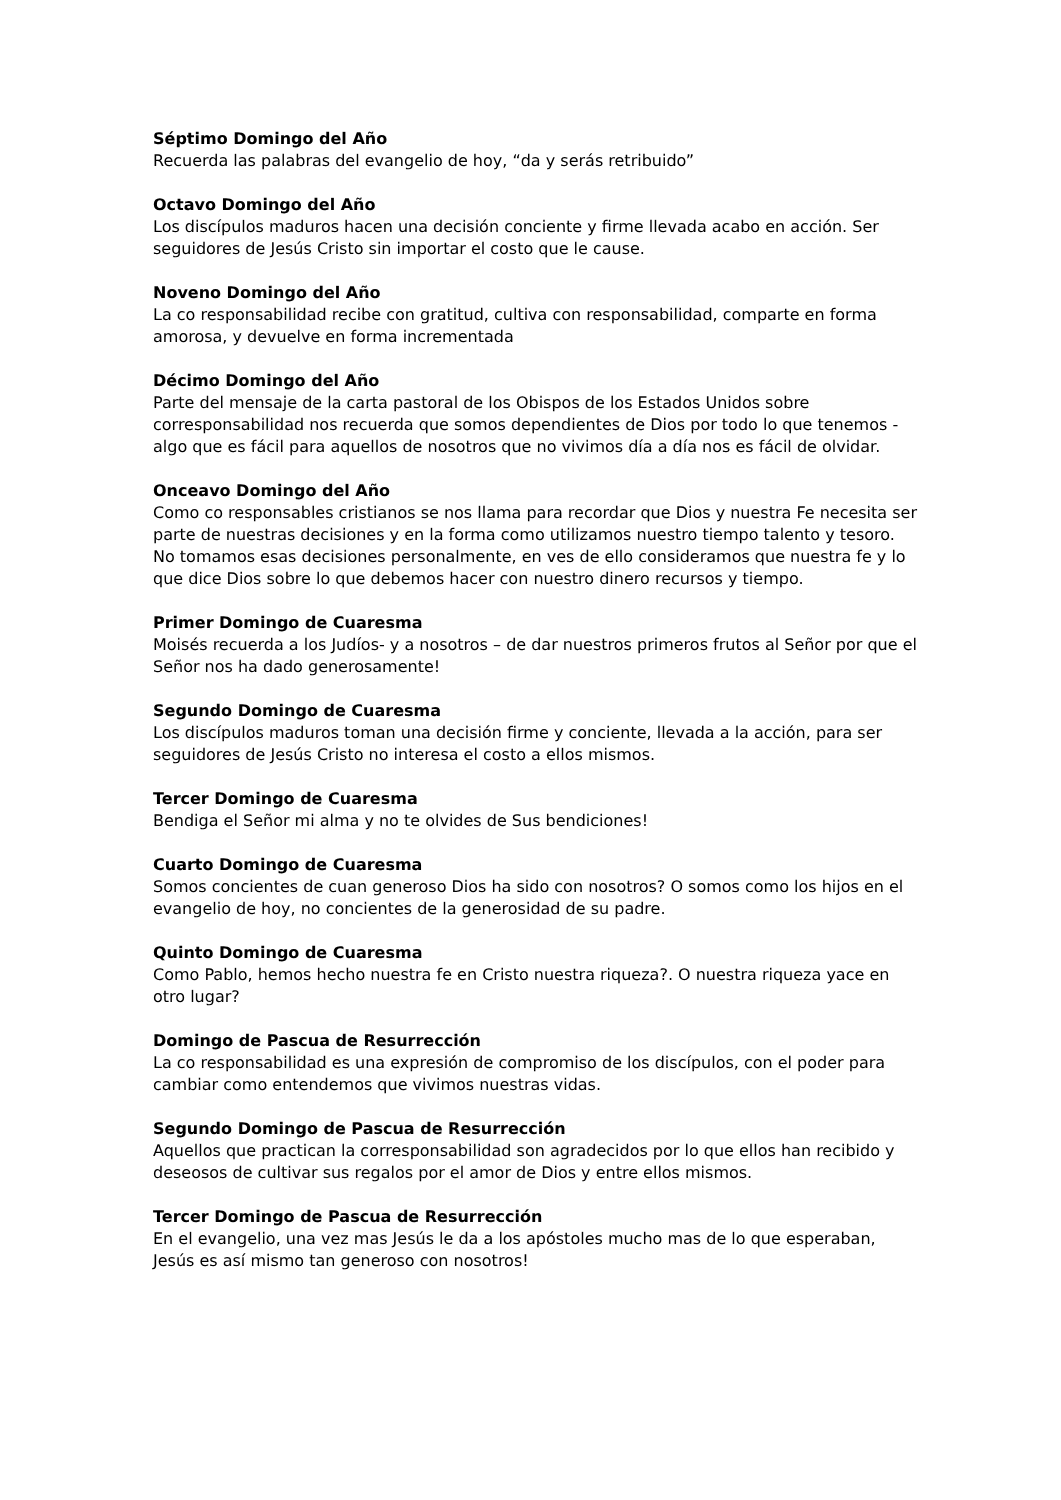Séptimo Domingo del Año
Recuerda las palabras del evangelio de hoy, “da y serás retribuido”
Octavo Domingo del Año
Los discípulos maduros hacen una decisión conciente y firme llevada acabo en acción. Ser seguidores de Jesús Cristo sin importar el costo que le cause.
Noveno Domingo del Año
La co responsabilidad recibe con gratitud, cultiva con responsabilidad, comparte en forma amorosa, y devuelve en forma incrementada
Décimo Domingo del Año
Parte del mensaje de la carta pastoral de los Obispos de los Estados Unidos sobre corresponsabilidad nos recuerda que somos dependientes de Dios por todo lo que tenemos - algo que es fácil para aquellos de nosotros que no vivimos día a día nos es fácil de olvidar.
Onceavo Domingo del Año
Como co responsables cristianos se nos llama para recordar que Dios y nuestra Fe necesita ser parte de nuestras decisiones y en la forma como utilizamos nuestro tiempo talento y tesoro. No tomamos esas decisiones personalmente, en ves de ello consideramos que nuestra fe y lo que dice Dios sobre lo que debemos hacer con nuestro dinero recursos y tiempo.
Primer Domingo de Cuaresma
Moisés recuerda a los Judíos- y a nosotros – de dar nuestros primeros frutos al Señor por que el Señor nos ha dado generosamente!
Segundo Domingo de Cuaresma
Los discípulos maduros toman una decisión firme y conciente, llevada a la acción, para ser seguidores de Jesús Cristo no interesa el costo a ellos mismos.
Tercer Domingo de Cuaresma
Bendiga el Señor mi alma y no te olvides de Sus bendiciones!
Cuarto Domingo de Cuaresma
Somos concientes de cuan generoso Dios ha sido con nosotros? O somos como los hijos en el evangelio de hoy, no concientes de la generosidad de su padre.
Quinto Domingo de Cuaresma
Como Pablo, hemos hecho nuestra fe en Cristo nuestra riqueza?. O nuestra riqueza yace en otro lugar?
Domingo de Pascua de Resurrección
La co responsabilidad es una expresión de compromiso de los discípulos, con el poder para cambiar como entendemos que vivimos nuestras vidas.
Segundo Domingo de Pascua de Resurrección
Aquellos que practican la corresponsabilidad son agradecidos por lo que ellos han recibido y deseosos de cultivar sus regalos por el amor de Dios y entre ellos mismos.
Tercer Domingo de Pascua de Resurrección
En el evangelio, una vez mas Jesús le da a los apóstoles mucho mas de lo que esperaban, Jesús es así mismo tan generoso con nosotros!